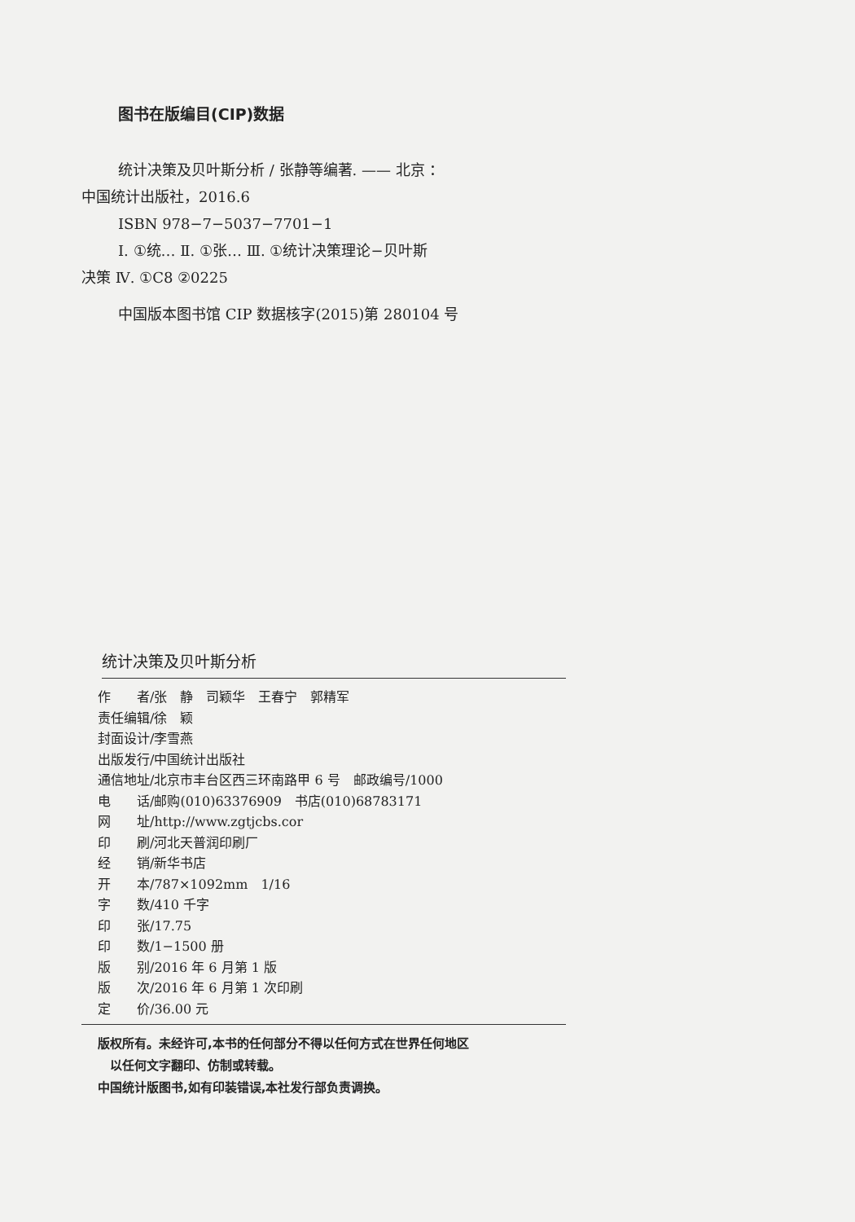图书在版编目(CIP)数据
统计决策及贝叶斯分析 / 张静等编著. —— 北京 ：
中国统计出版社，2016.6
ISBN 978−7−5037−7701−1
Ⅰ. ①统… Ⅱ. ①张… Ⅲ. ①统计决策理论−贝叶斯
决策 Ⅳ. ①C8 ②0225
中国版本图书馆 CIP 数据核字(2015)第 280104 号
统计决策及贝叶斯分析
作　　者/张　静　司颖华　王春宁　郭精军
责任编辑/徐　颖
封面设计/李雪燕
出版发行/中国统计出版社
通信地址/北京市丰台区西三环南路甲 6 号　邮政编号/1000
电　　话/邮购(010)63376909　书店(010)68783171
网　　址/http://www.zgtjcbs.cor
印　　刷/河北天普润印刷厂
经　　销/新华书店
开　　本/787×1092mm　1/16
字　　数/410 千字
印　　张/17.75
印　　数/1−1500 册
版　　别/2016 年 6 月第 1 版
版　　次/2016 年 6 月第 1 次印刷
定　　价/36.00 元
版权所有。未经许可,本书的任何部分不得以任何方式在世界任何地区
　以任何文字翻印、仿制或转载。
中国统计版图书,如有印装错误,本社发行部负责调换。